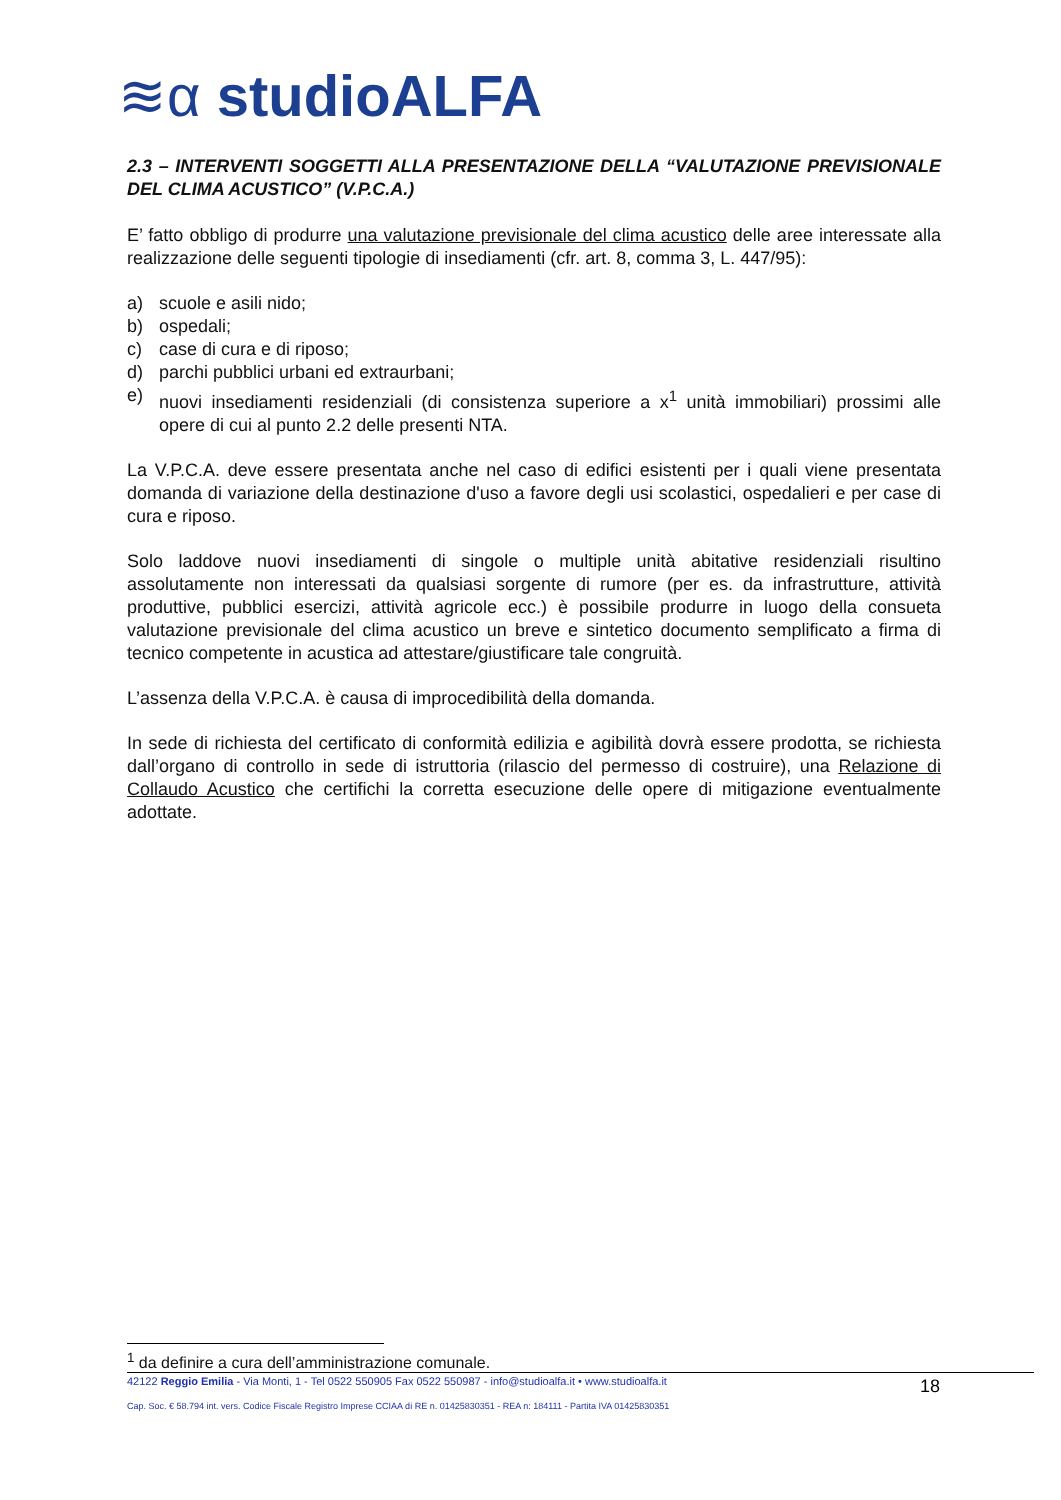≋α studioALFA
2.3 – INTERVENTI SOGGETTI ALLA PRESENTAZIONE DELLA “VALUTAZIONE PREVISIONALE DEL CLIMA ACUSTICO” (V.P.C.A.)
E’ fatto obbligo di produrre una valutazione previsionale del clima acustico delle aree interessate alla realizzazione delle seguenti tipologie di insediamenti (cfr. art. 8, comma 3, L. 447/95):
a) scuole e asili nido;
b) ospedali;
c) case di cura e di riposo;
d) parchi pubblici urbani ed extraurbani;
e) nuovi insediamenti residenziali (di consistenza superiore a x<sup>1</sup> unità immobiliari) prossimi alle opere di cui al punto 2.2 delle presenti NTA.
La V.P.C.A. deve essere presentata anche nel caso di edifici esistenti per i quali viene presentata domanda di variazione della destinazione d'uso a favore degli usi scolastici, ospedalieri e per case di cura e riposo.
Solo laddove nuovi insediamenti di singole o multiple unità abitative residenziali risultino assolutamente non interessati da qualsiasi sorgente di rumore (per es. da infrastrutture, attività produttive, pubblici esercizi, attività agricole ecc.) è possibile produrre in luogo della consueta valutazione previsionale del clima acustico un breve e sintetico documento semplificato a firma di tecnico competente in acustica ad attestare/giustificare tale congruità.
L’assenza della V.P.C.A. è causa di improcedibilità della domanda.
In sede di richiesta del certificato di conformità edilizia e agibilità dovrà essere prodotta, se richiesta dall’organo di controllo in sede di istruttoria (rilascio del permesso di costruire), una Relazione di Collaudo Acustico che certifichi la corretta esecuzione delle opere di mitigazione eventualmente adottate.
<sup>1</sup> da definire a cura dell’amministrazione comunale.
42122 Reggio Emilia - Via Monti, 1 - Tel 0522 550905 Fax 0522 550987 - info@studioalfa.it • www.studioalfa.it
Cap. Soc. € 58.794 int. vers. Codice Fiscale Registro Imprese CCIAA di RE n. 01425830351 - REA n: 184111 - Partita IVA 01425830351
18